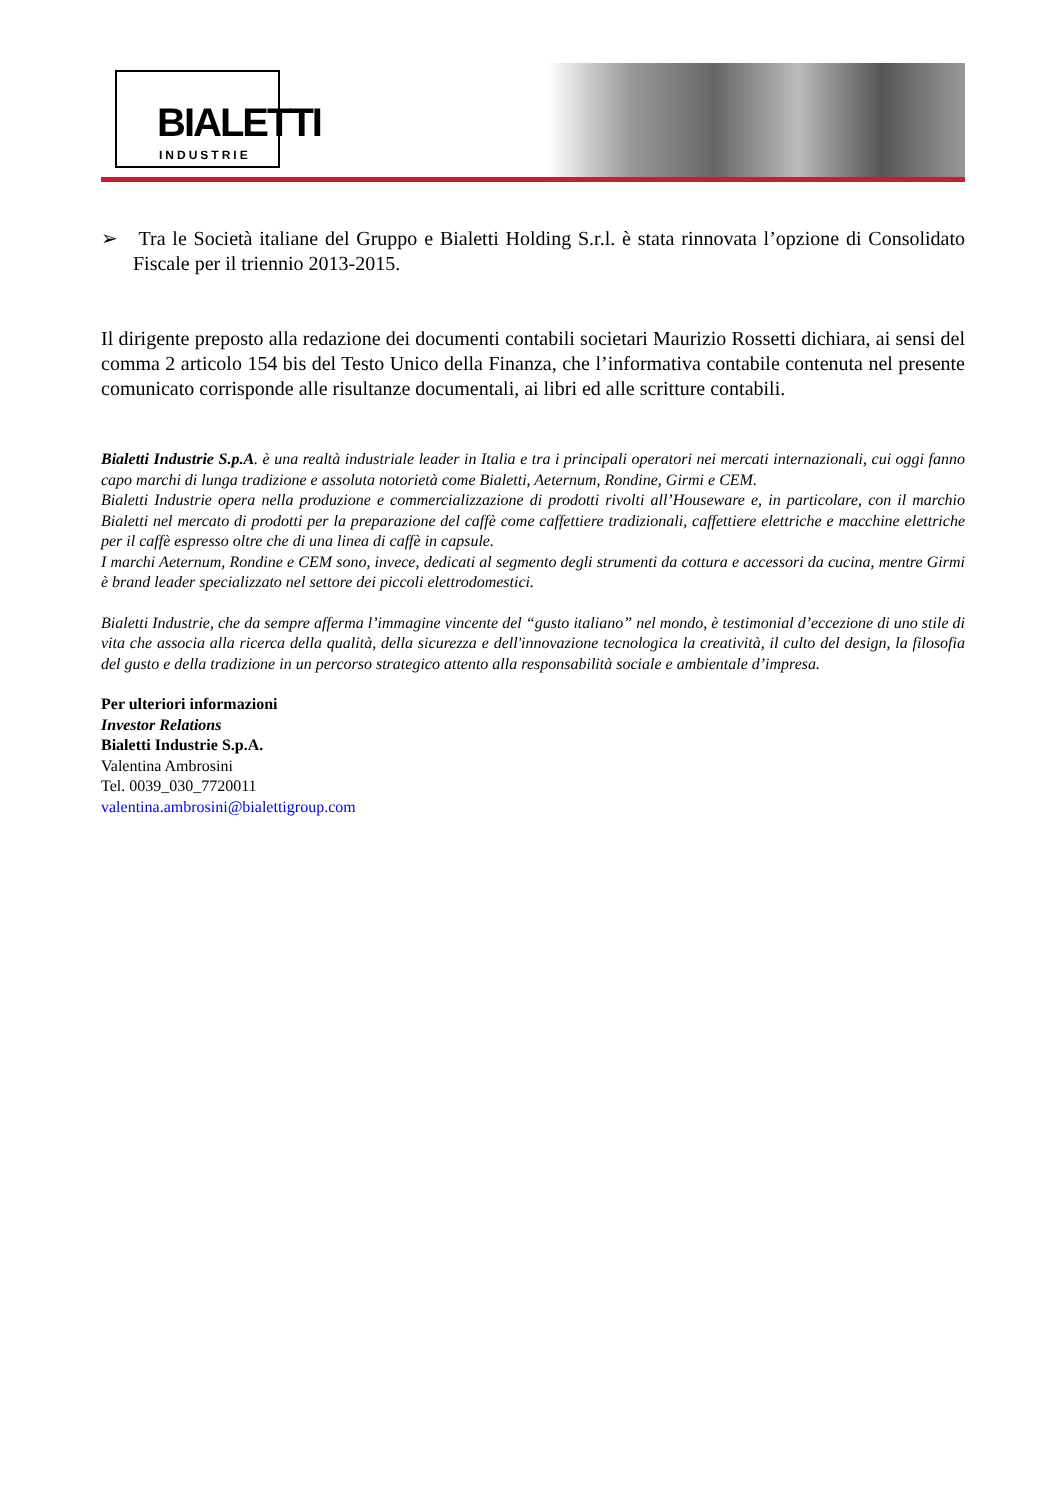BIALETTI
INDUSTRIE
➢ Tra le Società italiane del Gruppo e Bialetti Holding S.r.l. è stata rinnovata l’opzione di Consolidato Fiscale per il triennio 2013-2015.
Il dirigente preposto alla redazione dei documenti contabili societari Maurizio Rossetti dichiara, ai sensi del comma 2 articolo 154 bis del Testo Unico della Finanza, che l’informativa contabile contenuta nel presente comunicato corrisponde alle risultanze documentali, ai libri ed alle scritture contabili.
Bialetti Industrie S.p.A. è una realtà industriale leader in Italia e tra i principali operatori nei mercati internazionali, cui oggi fanno capo marchi di lunga tradizione e assoluta notorietà come Bialetti, Aeternum, Rondine, Girmi e CEM.
Bialetti Industrie opera nella produzione e commercializzazione di prodotti rivolti all’Houseware e, in particolare, con il marchio Bialetti nel mercato di prodotti per la preparazione del caffè come caffettiere tradizionali, caffettiere elettriche e macchine elettriche per il caffè espresso oltre che di una linea di caffè in capsule.
I marchi Aeternum, Rondine e CEM sono, invece, dedicati al segmento degli strumenti da cottura e accessori da cucina, mentre Girmi è brand leader specializzato nel settore dei piccoli elettrodomestici.
Bialetti Industrie, che da sempre afferma l’immagine vincente del “gusto italiano” nel mondo, è testimonial d’eccezione di uno stile di vita che associa alla ricerca della qualità, della sicurezza e dell'innovazione tecnologica la creatività, il culto del design, la filosofia del gusto e della tradizione in un percorso strategico attento alla responsabilità sociale e ambientale d’impresa.
Per ulteriori informazioni
Investor Relations
Bialetti Industrie S.p.A.
Valentina Ambrosini
Tel. 0039_030_7720011
valentina.ambrosini@bialettigroup.com